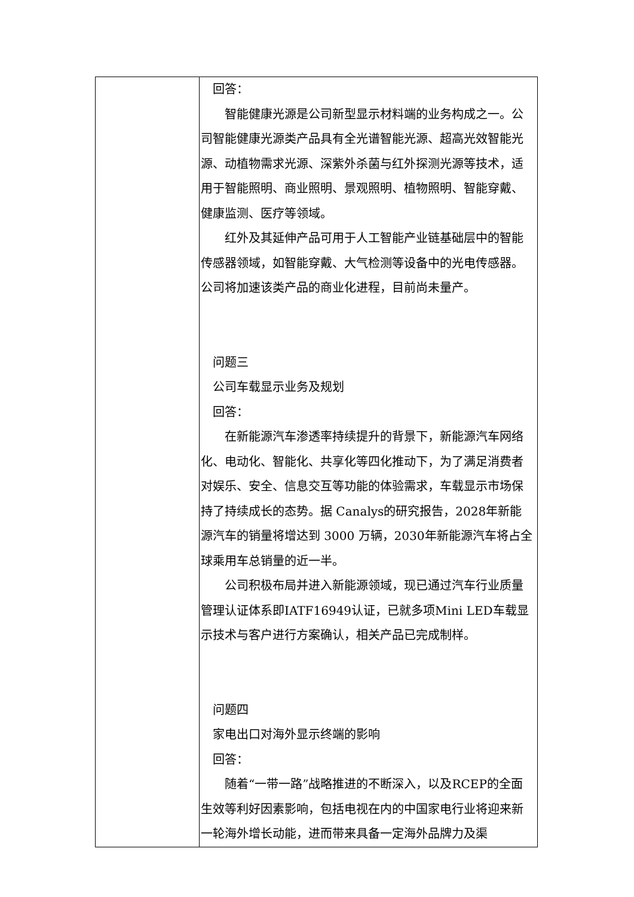| | 回答： 智能健康光源是公司新型显示材料端的业务构成之一。公司智能健康光源类产品具有全光谱智能光源、超高光效智能光源、动植物需求光源、深紫外杀菌与红外探测光源等技术，适用于智能照明、商业照明、景观照明、植物照明、智能穿戴、健康监测、医疗等领域。 红外及其延伸产品可用于人工智能产业链基础层中的智能传感器领域，如智能穿戴、大气检测等设备中的光电传感器。公司将加速该类产品的商业化进程，目前尚未量产。 问题三 公司车载显示业务及规划 回答： 在新能源汽车渗透率持续提升的背景下，新能源汽车网络化、电动化、智能化、共享化等四化推动下，为了满足消费者对娱乐、安全、信息交互等功能的体验需求，车载显示市场保持了持续成长的态势。据 Canalys的研究报告，2028年新能源汽车的销量将增达到 3000 万辆，2030年新能源汽车将占全球乘用车总销量的近一半。 公司积极布局并进入新能源领域，现已通过汽车行业质量管理认证体系即IATF16949认证，已就多项Mini LED车载显示技术与客户进行方案确认，相关产品已完成制样。 问题四 家电出口对海外显示终端的影响 回答： 随着“一带一路”战略推进的不断深入，以及RCEP的全面生效等利好因素影响，包括电视在内的中国家电行业将迎来新一轮海外增长动能，进而带来具备一定海外品牌力及渠 |